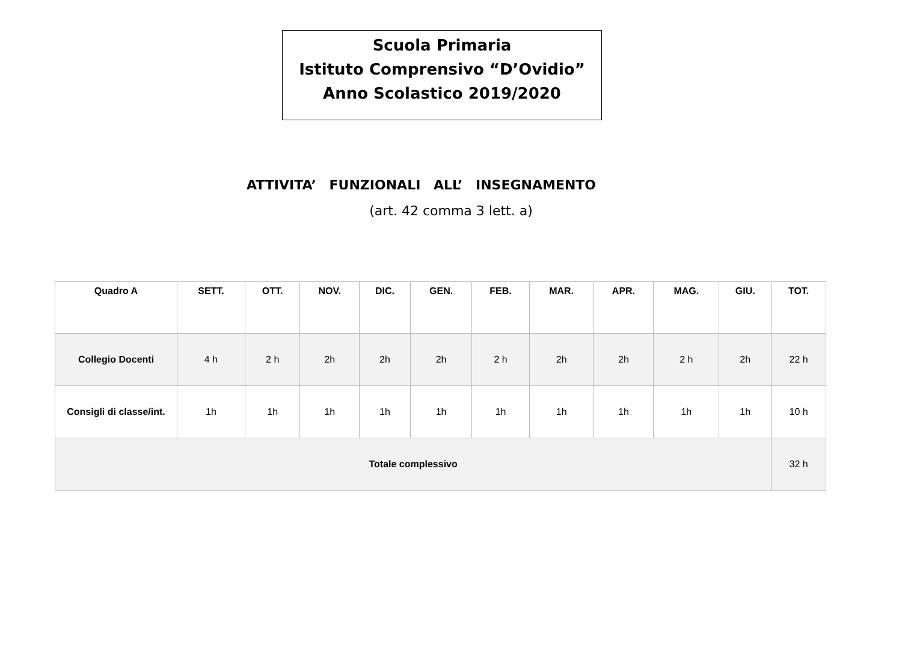Scuola Primaria
Istituto Comprensivo “D’Ovidio”
Anno Scolastico 2019/2020
ATTIVITA’ FUNZIONALI ALL’ INSEGNAMENTO
(art. 42 comma 3 lett. a)
| Quadro A | SETT. | OTT. | NOV. | DIC. | GEN. | FEB. | MAR. | APR. | MAG. | GIU. | TOT. |
| --- | --- | --- | --- | --- | --- | --- | --- | --- | --- | --- | --- |
| Collegio Docenti | 4 h | 2 h | 2h | 2h | 2h | 2 h | 2h | 2h | 2 h | 2h | 22 h |
| Consigli di classe/int. | 1h | 1h | 1h | 1h | 1h | 1h | 1h | 1h | 1h | 1h | 10 h |
| Totale complessivo | | | | | | | | | | | 32 h |